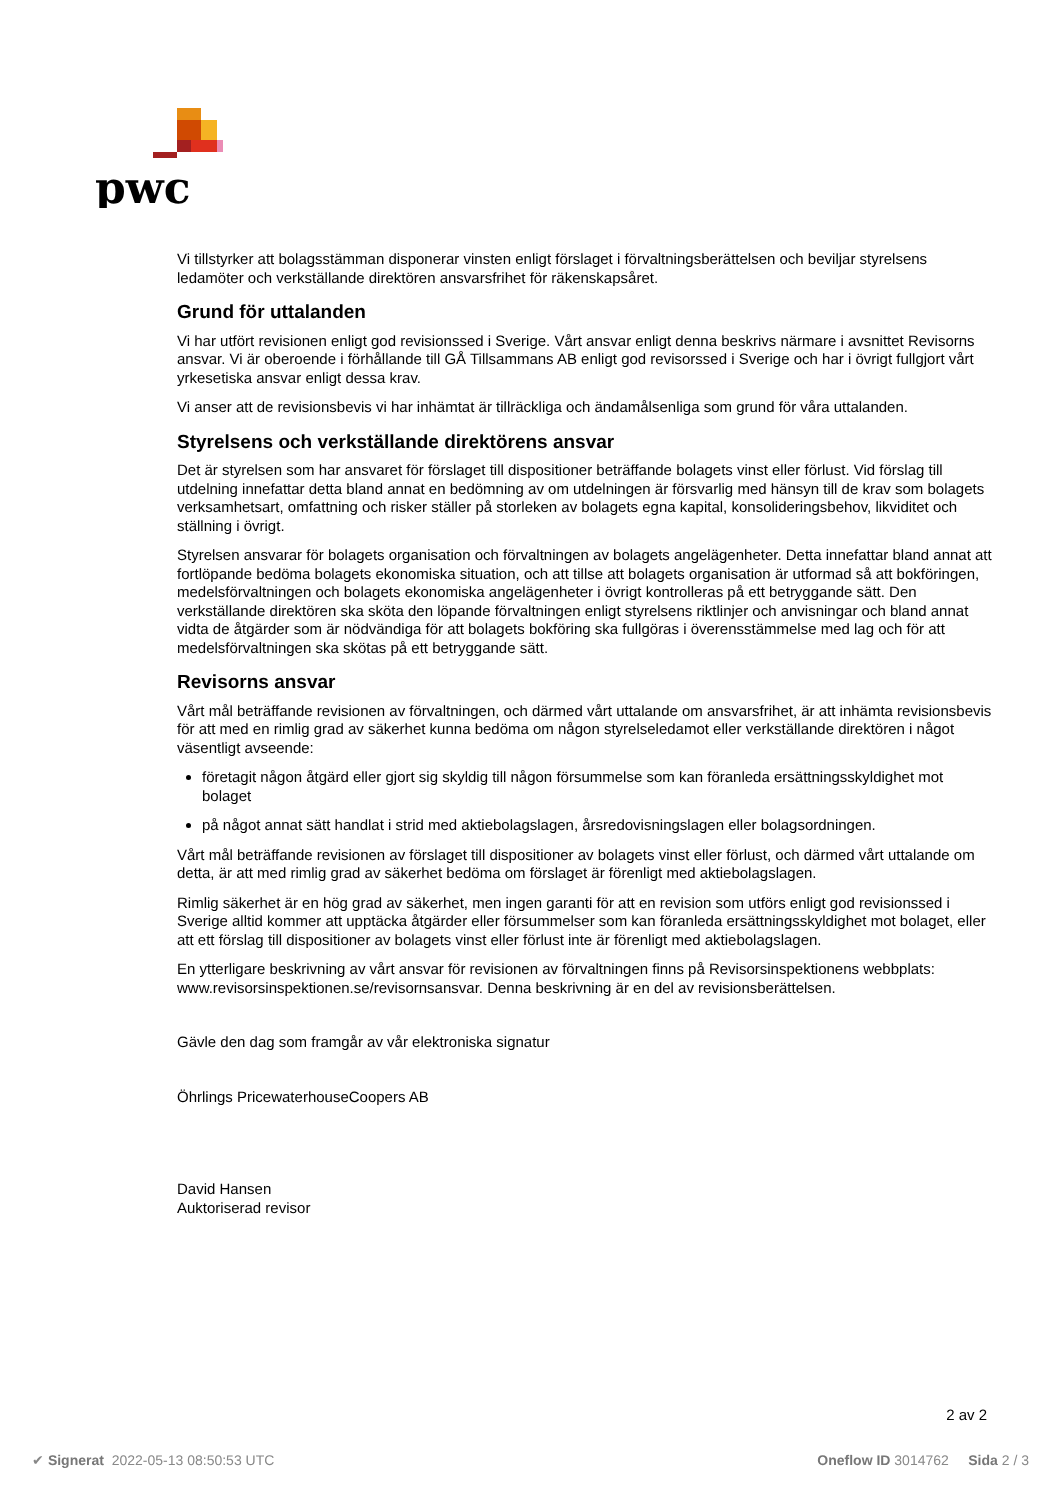pwc
Vi tillstyrker att bolagsstämman disponerar vinsten enligt förslaget i förvaltningsberättelsen och beviljar styrelsens ledamöter och verkställande direktören ansvarsfrihet för räkenskapsåret.
Grund för uttalanden
Vi har utfört revisionen enligt god revisionssed i Sverige. Vårt ansvar enligt denna beskrivs närmare i avsnittet Revisorns ansvar. Vi är oberoende i förhållande till GÅ Tillsammans AB enligt god revisorssed i Sverige och har i övrigt fullgjort vårt yrkesetiska ansvar enligt dessa krav.
Vi anser att de revisionsbevis vi har inhämtat är tillräckliga och ändamålsenliga som grund för våra uttalanden.
Styrelsens och verkställande direktörens ansvar
Det är styrelsen som har ansvaret för förslaget till dispositioner beträffande bolagets vinst eller förlust. Vid förslag till utdelning innefattar detta bland annat en bedömning av om utdelningen är försvarlig med hänsyn till de krav som bolagets verksamhetsart, omfattning och risker ställer på storleken av bolagets egna kapital, konsolideringsbehov, likviditet och ställning i övrigt.
Styrelsen ansvarar för bolagets organisation och förvaltningen av bolagets angelägenheter. Detta innefattar bland annat att fortlöpande bedöma bolagets ekonomiska situation, och att tillse att bolagets organisation är utformad så att bokföringen, medelsförvaltningen och bolagets ekonomiska angelägenheter i övrigt kontrolleras på ett betryggande sätt. Den verkställande direktören ska sköta den löpande förvaltningen enligt styrelsens riktlinjer och anvisningar och bland annat vidta de åtgärder som är nödvändiga för att bolagets bokföring ska fullgöras i överensstämmelse med lag och för att medelsförvaltningen ska skötas på ett betryggande sätt.
Revisorns ansvar
Vårt mål beträffande revisionen av förvaltningen, och därmed vårt uttalande om ansvarsfrihet, är att inhämta revisionsbevis för att med en rimlig grad av säkerhet kunna bedöma om någon styrelseledamot eller verkställande direktören i något väsentligt avseende:
företagit någon åtgärd eller gjort sig skyldig till någon försummelse som kan föranleda ersättningsskyldighet mot bolaget
på något annat sätt handlat i strid med aktiebolagslagen, årsredovisningslagen eller bolagsordningen.
Vårt mål beträffande revisionen av förslaget till dispositioner av bolagets vinst eller förlust, och därmed vårt uttalande om detta, är att med rimlig grad av säkerhet bedöma om förslaget är förenligt med aktiebolagslagen.
Rimlig säkerhet är en hög grad av säkerhet, men ingen garanti för att en revision som utförs enligt god revisionssed i Sverige alltid kommer att upptäcka åtgärder eller försummelser som kan föranleda ersättningsskyldighet mot bolaget, eller att ett förslag till dispositioner av bolagets vinst eller förlust inte är förenligt med aktiebolagslagen.
En ytterligare beskrivning av vårt ansvar för revisionen av förvaltningen finns på Revisorsinspektionens webbplats: www.revisorsinspektionen.se/revisornsansvar. Denna beskrivning är en del av revisionsberättelsen.
Gävle den dag som framgår av vår elektroniska signatur
Öhrlings PricewaterhouseCoopers AB
David Hansen
Auktoriserad revisor
2 av 2
✔ Signerat 2022-05-13 08:50:53 UTC Oneflow ID 3014762 Sida 2 / 3